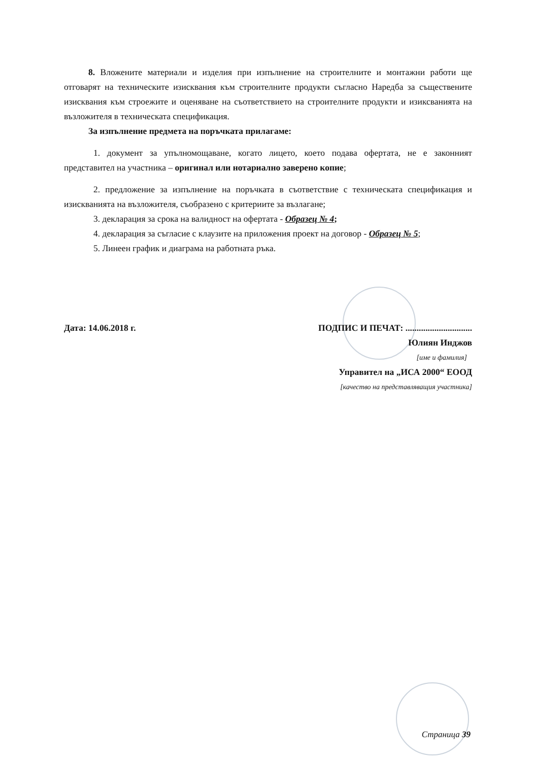8. Вложените материали и изделия при изпълнение на строителните и монтажни работи ще отговарят на техническите изисквания към строителните продукти съгласно Наредба за съществените изисквания към строежите и оценяване на съответствието на строителните продукти и изиксванията на възложителя в техническата спецификация.
За изпълнение предмета на поръчката прилагаме:
1. документ за упълномощаване, когато лицето, което подава офертата, не е законният представител на участника – оригинал или нотариално заверено копие;
2. предложение за изпълнение на поръчката в съответствие с техническата спецификация и изискванията на възложителя, съобразено с критериите за възлагане;
3. декларация за срока на валидност на офертата - Образец № 4;
4. декларация за съгласие с клаузите на приложения проект на договор - Образец № 5;
5. Линеен график и диаграма на работната ръка.
Дата: 14.06.2018 г. ПОДПИС И ПЕЧАТ: ..............................
Юлиян Инджов
[име и фамилия]
Управител на „ИСА 2000“ ЕООД
[качество на представляващия участника]
Страница 39